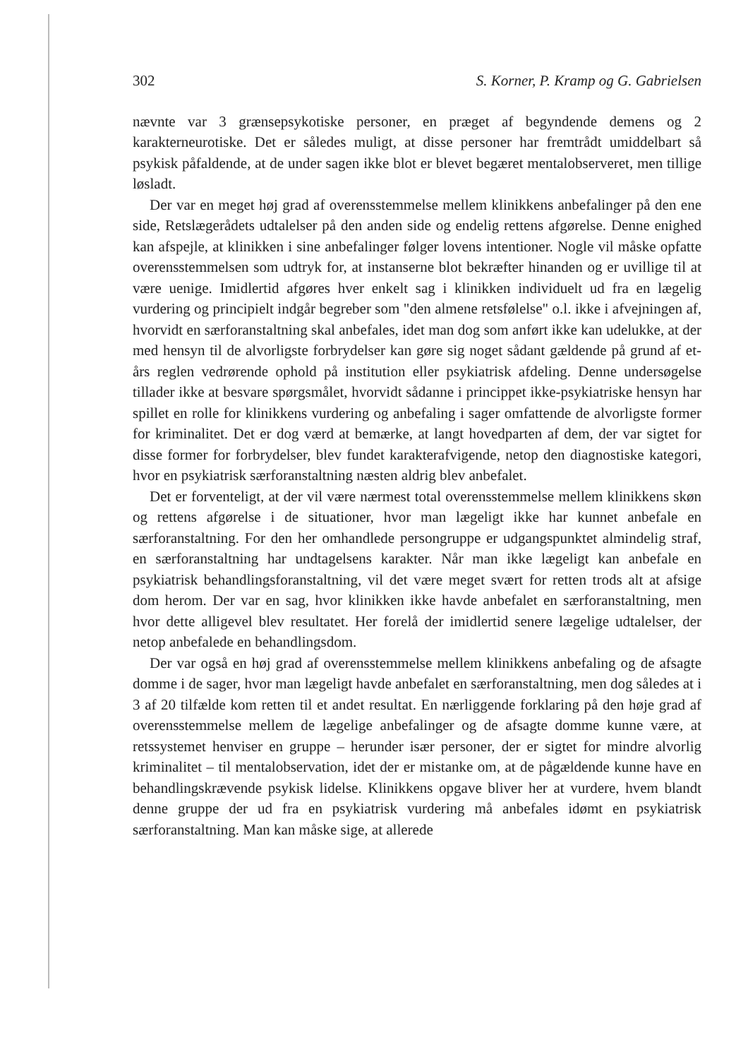302 S. Korner, P. Kramp og G. Gabrielsen
nævnte var 3 grænsepsykotiske personer, en præget af begyndende demens og 2 karakterneurotiske. Det er således muligt, at disse personer har fremtrådt umiddelbart så psykisk påfaldende, at de under sagen ikke blot er blevet begæret mentalobserveret, men tillige løsladt.
Der var en meget høj grad af overensstemmelse mellem klinikkens anbefalinger på den ene side, Retslægerådets udtalelser på den anden side og endelig rettens afgørelse. Denne enighed kan afspejle, at klinikken i sine anbefalinger følger lovens intentioner. Nogle vil måske opfatte overensstemmelsen som udtryk for, at instanserne blot bekræfter hinanden og er uvillige til at være uenige. Imidlertid afgøres hver enkelt sag i klinikken individuelt ud fra en lægelig vurdering og principielt indgår begreber som "den almene retsfølelse" o.l. ikke i afvejningen af, hvorvidt en særforanstaltning skal anbefales, idet man dog som anført ikke kan udelukke, at der med hensyn til de alvorligste forbrydelser kan gøre sig noget sådant gældende på grund af et-års reglen vedrørende ophold på institution eller psykiatrisk afdeling. Denne undersøgelse tillader ikke at besvare spørgsmålet, hvorvidt sådanne i princippet ikke-psykiatriske hensyn har spillet en rolle for klinikkens vurdering og anbefaling i sager omfattende de alvorligste former for kriminalitet. Det er dog værd at bemærke, at langt hovedparten af dem, der var sigtet for disse former for forbrydelser, blev fundet karakterafvigende, netop den diagnostiske kategori, hvor en psykiatrisk særforanstaltning næsten aldrig blev anbefalet.
Det er forventeligt, at der vil være nærmest total overensstemmelse mellem klinikkens skøn og rettens afgørelse i de situationer, hvor man lægeligt ikke har kunnet anbefale en særforanstaltning. For den her omhandlede persongruppe er udgangspunktet almindelig straf, en særforanstaltning har undtagelsens karakter. Når man ikke lægeligt kan anbefale en psykiatrisk behandlingsforanstaltning, vil det være meget svært for retten trods alt at afsige dom herom. Der var en sag, hvor klinikken ikke havde anbefalet en særforanstaltning, men hvor dette alligevel blev resultatet. Her forelå der imidlertid senere lægelige udtalelser, der netop anbefalede en behandlingsdom.
Der var også en høj grad af overensstemmelse mellem klinikkens anbefaling og de afsagte domme i de sager, hvor man lægeligt havde anbefalet en særforanstaltning, men dog således at i 3 af 20 tilfælde kom retten til et andet resultat. En nærliggende forklaring på den høje grad af overensstemmelse mellem de lægelige anbefalinger og de afsagte domme kunne være, at retssystemet henviser en gruppe – herunder især personer, der er sigtet for mindre alvorlig kriminalitet – til mentalobservation, idet der er mistanke om, at de pågældende kunne have en behandlingskrævende psykisk lidelse. Klinikkens opgave bliver her at vurdere, hvem blandt denne gruppe der ud fra en psykiatrisk vurdering må anbefales idømt en psykiatrisk særforanstaltning. Man kan måske sige, at allerede